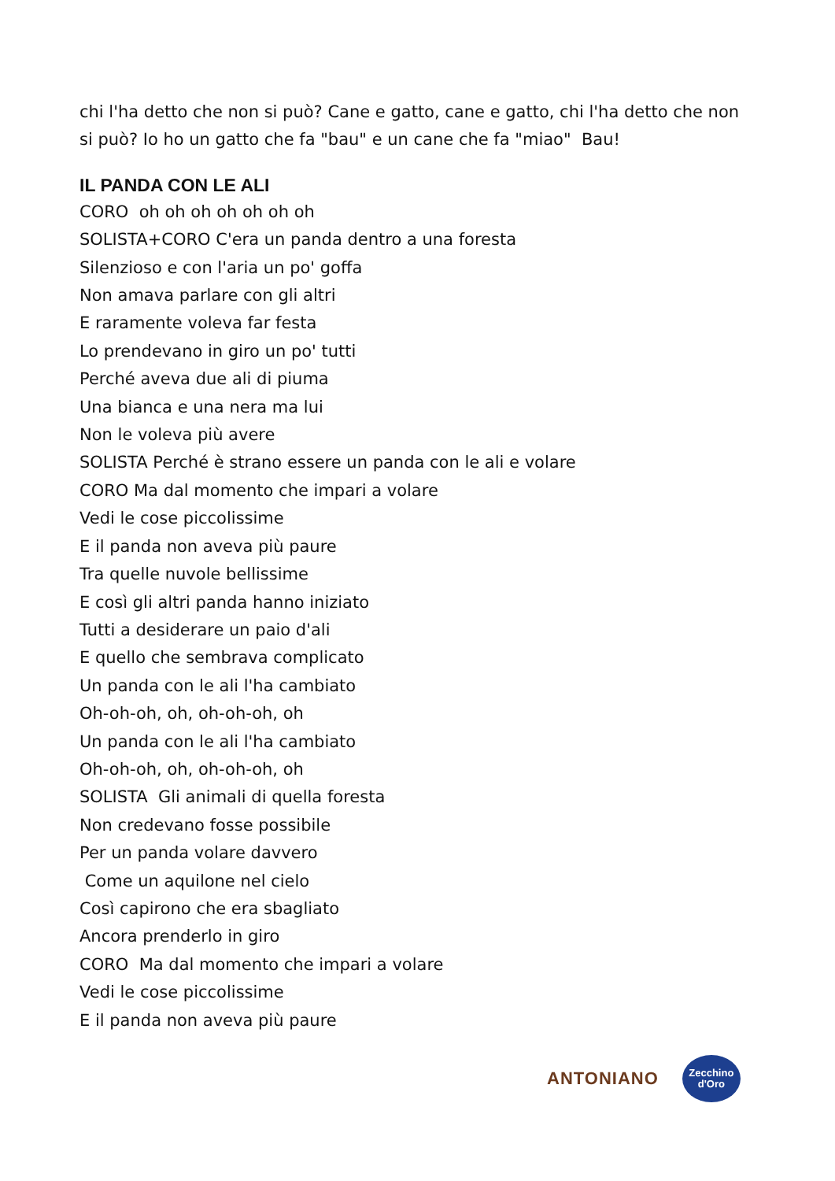chi l'ha detto che non si può? Cane e gatto, cane e gatto, chi l'ha detto che non si può? Io ho un gatto che fa "bau" e un cane che fa "miao" Bau!
IL PANDA CON LE ALI
CORO oh oh oh oh oh oh oh
SOLISTA+CORO C'era un panda dentro a una foresta
Silenzioso e con l'aria un po' goffa
Non amava parlare con gli altri
E raramente voleva far festa
Lo prendevano in giro un po' tutti
Perché aveva due ali di piuma
Una bianca e una nera ma lui
Non le voleva più avere
SOLISTA Perché è strano essere un panda con le ali e volare
CORO Ma dal momento che impari a volare
Vedi le cose piccolissime
E il panda non aveva più paure
Tra quelle nuvole bellissime
E così gli altri panda hanno iniziato
Tutti a desiderare un paio d'ali
E quello che sembrava complicato
Un panda con le ali l'ha cambiato
Oh-oh-oh, oh, oh-oh-oh, oh
Un panda con le ali l'ha cambiato
Oh-oh-oh, oh, oh-oh-oh, oh
SOLISTA Gli animali di quella foresta
Non credevano fosse possibile
Per un panda volare davvero
Come un aquilone nel cielo
Così capirono che era sbagliato
Ancora prenderlo in giro
CORO Ma dal momento che impari a volare
Vedi le cose piccolissime
E il panda non aveva più paure
ANTONIANO Zecchino
d'Oro